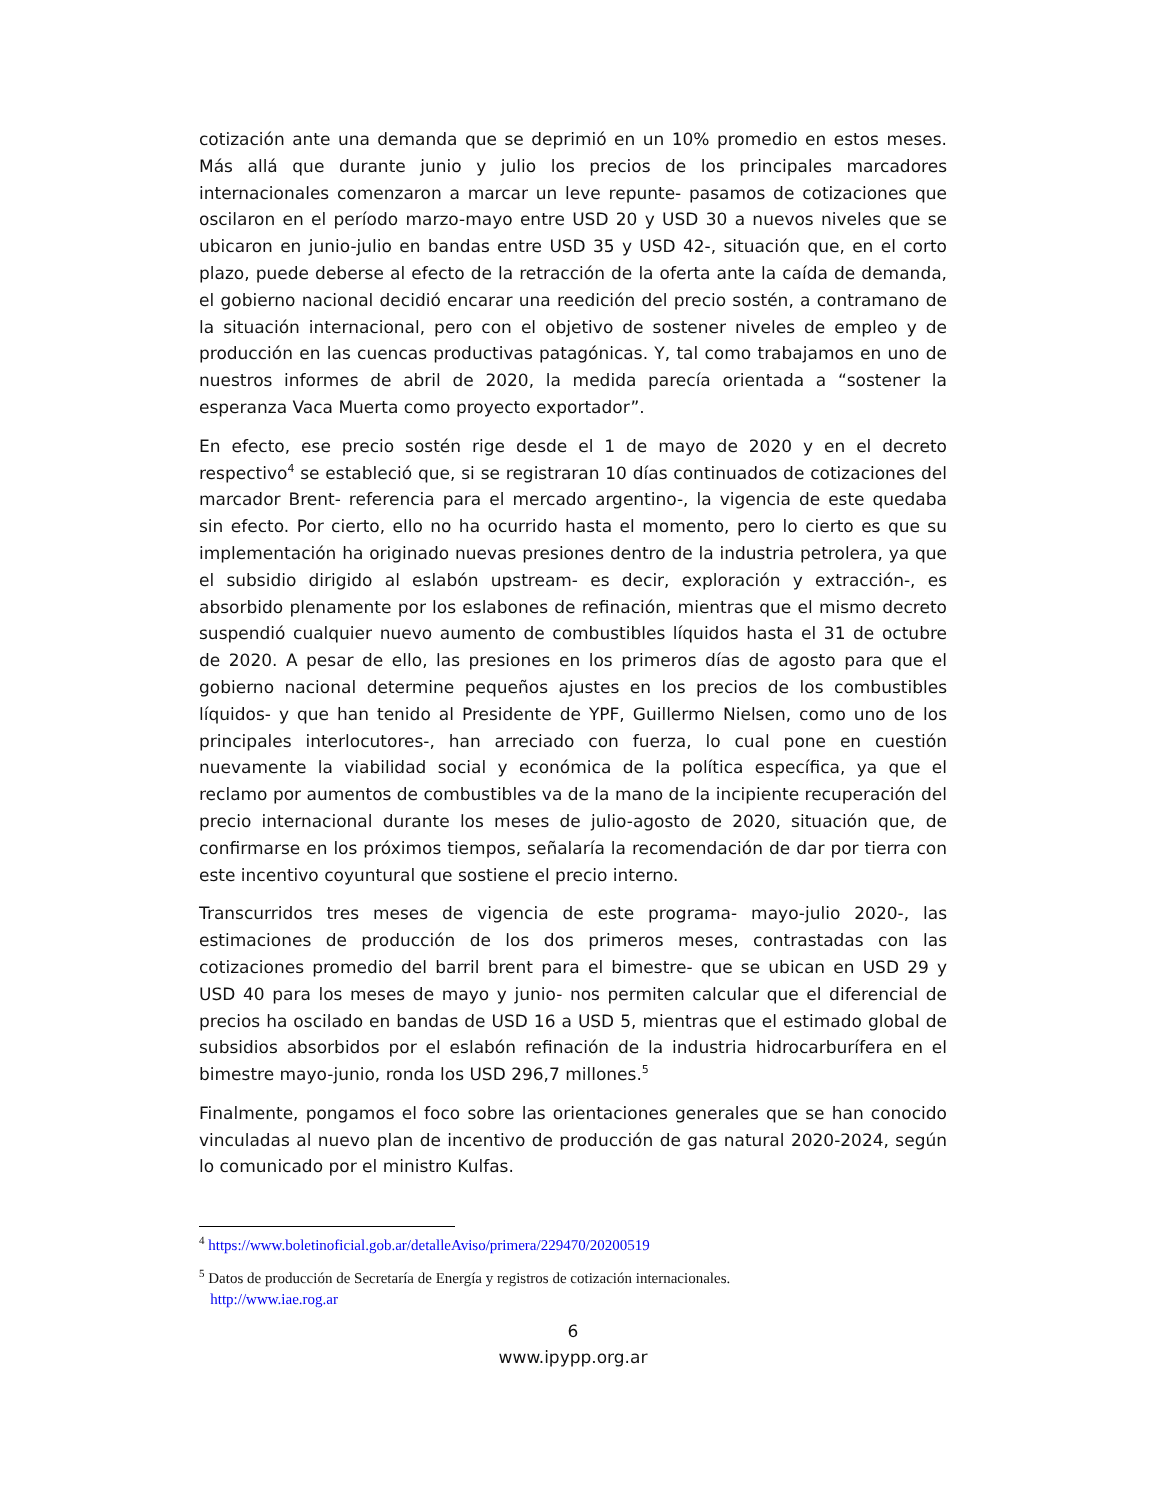cotización ante una demanda que se deprimió en un 10% promedio en estos meses. Más allá que durante junio y julio los precios de los principales marcadores internacionales comenzaron a marcar un leve repunte- pasamos de cotizaciones que oscilaron en el período marzo-mayo entre USD 20 y USD 30 a nuevos niveles que se ubicaron en junio-julio en bandas entre USD 35 y USD 42-, situación que, en el corto plazo, puede deberse al efecto de la retracción de la oferta ante la caída de demanda, el gobierno nacional decidió encarar una reedición del precio sostén, a contramano de la situación internacional, pero con el objetivo de sostener niveles de empleo y de producción en las cuencas productivas patagónicas. Y, tal como trabajamos en uno de nuestros informes de abril de 2020, la medida parecía orientada a “sostener la esperanza Vaca Muerta como proyecto exportador”.
En efecto, ese precio sostén rige desde el 1 de mayo de 2020 y en el decreto respectivo<sup>4</sup> se estableció que, si se registraran 10 días continuados de cotizaciones del marcador Brent- referencia para el mercado argentino-, la vigencia de este quedaba sin efecto. Por cierto, ello no ha ocurrido hasta el momento, pero lo cierto es que su implementación ha originado nuevas presiones dentro de la industria petrolera, ya que el subsidio dirigido al eslabón upstream- es decir, exploración y extracción-, es absorbido plenamente por los eslabones de refinación, mientras que el mismo decreto suspendió cualquier nuevo aumento de combustibles líquidos hasta el 31 de octubre de 2020. A pesar de ello, las presiones en los primeros días de agosto para que el gobierno nacional determine pequeños ajustes en los precios de los combustibles líquidos- y que han tenido al Presidente de YPF, Guillermo Nielsen, como uno de los principales interlocutores-, han arreciado con fuerza, lo cual pone en cuestión nuevamente la viabilidad social y económica de la política específica, ya que el reclamo por aumentos de combustibles va de la mano de la incipiente recuperación del precio internacional durante los meses de julio-agosto de 2020, situación que, de confirmarse en los próximos tiempos, señalaría la recomendación de dar por tierra con este incentivo coyuntural que sostiene el precio interno.
Transcurridos tres meses de vigencia de este programa- mayo-julio 2020-, las estimaciones de producción de los dos primeros meses, contrastadas con las cotizaciones promedio del barril brent para el bimestre- que se ubican en USD 29 y USD 40 para los meses de mayo y junio- nos permiten calcular que el diferencial de precios ha oscilado en bandas de USD 16 a USD 5, mientras que el estimado global de subsidios absorbidos por el eslabón refinación de la industria hidrocarburífera en el bimestre mayo-junio, ronda los USD 296,7 millones.<sup>5</sup>
Finalmente, pongamos el foco sobre las orientaciones generales que se han conocido vinculadas al nuevo plan de incentivo de producción de gas natural 2020-2024, según lo comunicado por el ministro Kulfas.
<sup>4</sup> https://www.boletinoficial.gob.ar/detalleAviso/primera/229470/20200519
<sup>5</sup> Datos de producción de Secretaría de Energía y registros de cotización internacionales.
http://www.iae.rog.ar
6
www.ipypp.org.ar